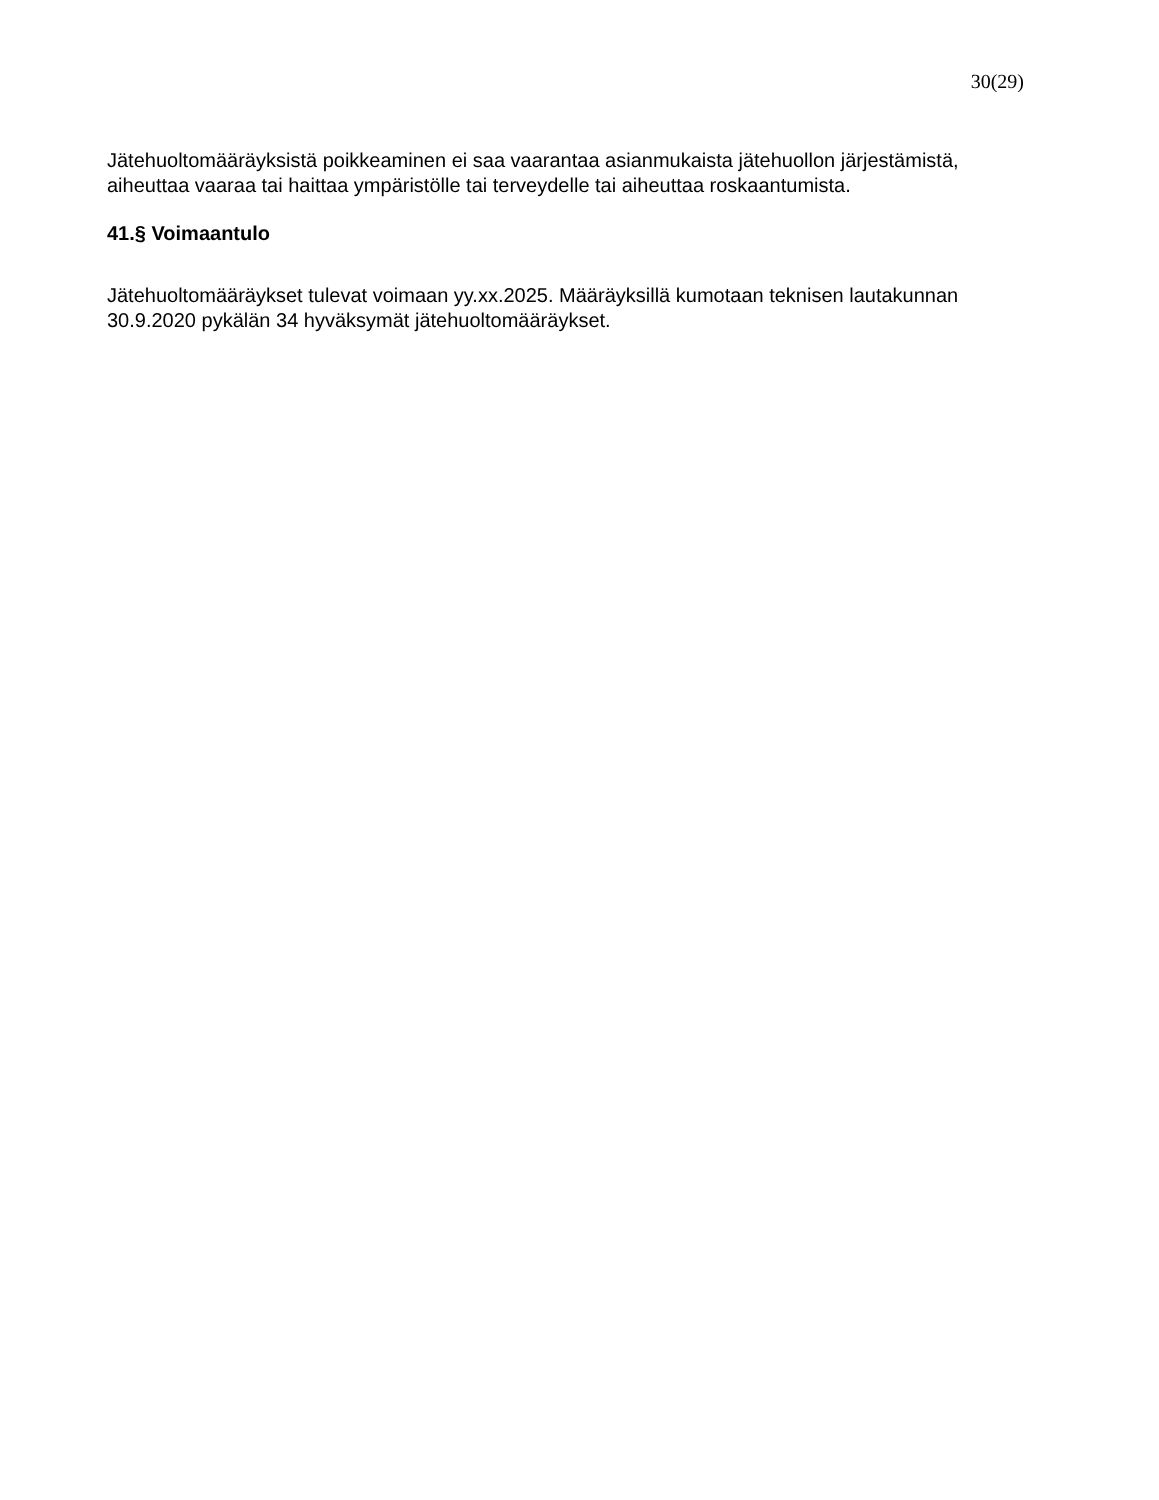30(29)
Jätehuoltomääräyksistä poikkeaminen ei saa vaarantaa asianmukaista jätehuollon järjestämistä, aiheuttaa vaaraa tai haittaa ympäristölle tai terveydelle tai aiheuttaa roskaantumista.
41.§ Voimaantulo
Jätehuoltomääräykset tulevat voimaan yy.xx.2025. Määräyksillä kumotaan teknisen lautakunnan 30.9.2020 pykälän 34 hyväksymät jätehuoltomääräykset.